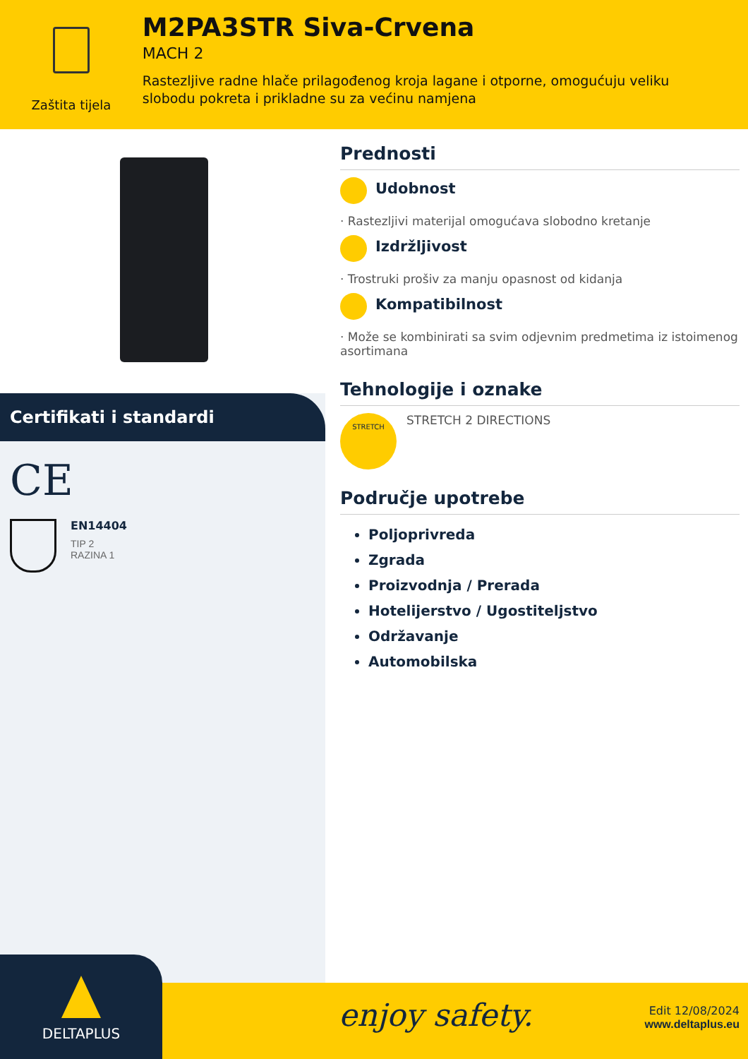Zaštita tijela
M2PA3STR Siva-Crvena
MACH 2
Rastezljive radne hlače prilagođenog kroja lagane i otporne, omogućuju veliku slobodu pokreta i prikladne su za većinu namjena
Certifikati i standardi
CE
EN14404
TIP 2
RAZINA 1
Prednosti
Udobnost
· Rastezljivi materijal omogućava slobodno kretanje
Izdržljivost
· Trostruki prošiv za manju opasnost od kidanja
Kompatibilnost
· Može se kombinirati sa svim odjevnim predmetima iz istoimenog asortimana
Tehnologije i oznake
STRETCH
STRETCH 2 DIRECTIONS
Područje upotrebe
Poljoprivreda
Zgrada
Proizvodnja / Prerada
Hotelijerstvo / Ugostiteljstvo
Održavanje
Automobilska
enjoy safety.
Edit 12/08/2024
www.deltaplus.eu
DELTAPLUS